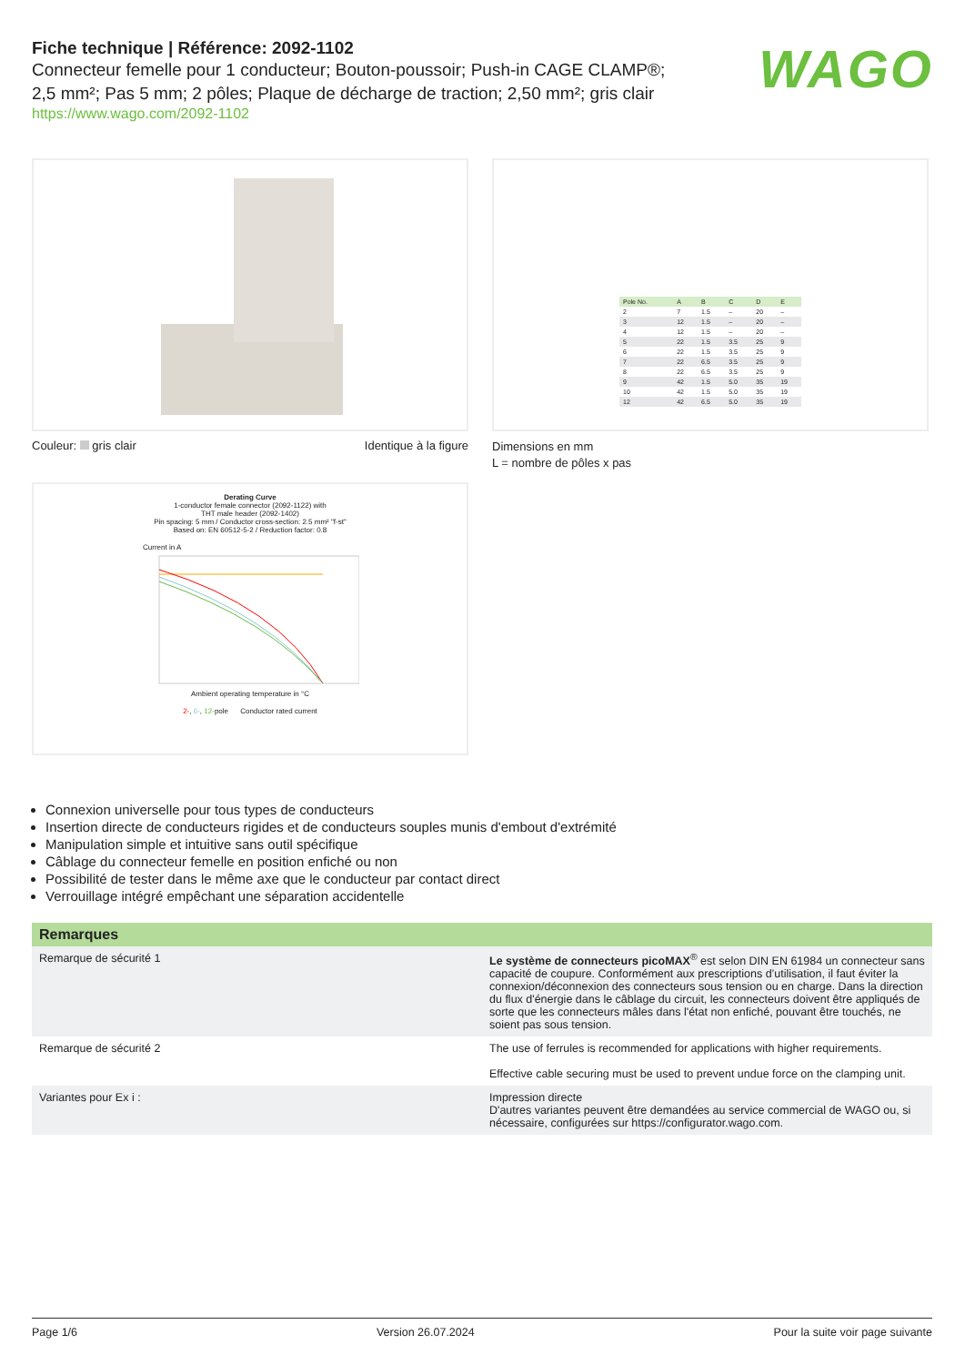Fiche technique | Référence: 2092-1102
Connecteur femelle pour 1 conducteur; Bouton-poussoir; Push-in CAGE CLAMP®;
2,5 mm²; Pas 5 mm; 2 pôles; Plaque de décharge de traction; 2,50 mm²; gris clair
https://www.wago.com/2092-1102
WAGO
Couleur: gris clair Identique à la figure
| Pole No. | A | B | C | D | E |
| --- | --- | --- | --- | --- | --- |
| 2 | 7 | 1.5 | – | 20 | – |
| 3 | 12 | 1.5 | – | 20 | – |
| 4 | 12 | 1.5 | – | 20 | – |
| 5 | 22 | 1.5 | 3.5 | 25 | 9 |
| 6 | 22 | 1.5 | 3.5 | 25 | 9 |
| 7 | 22 | 6.5 | 3.5 | 25 | 9 |
| 8 | 22 | 6.5 | 3.5 | 25 | 9 |
| 9 | 42 | 1.5 | 5.0 | 35 | 19 |
| 10 | 42 | 1.5 | 5.0 | 35 | 19 |
| 12 | 42 | 6.5 | 5.0 | 35 | 19 |
Dimensions en mm
L = nombre de pôles x pas
Derating Curve
1-conductor female connector (2092-1122) with
THT male header (2092-1402)
Pin spacing: 5 mm / Conductor cross-section: 2.5 mm² "f-st"
Based on: EN 60512-5-2 / Reduction factor: 0.8
Current in A
Ambient operating temperature in °C
2-, 6-, 12-pole Conductor rated current
Connexion universelle pour tous types de conducteurs
Insertion directe de conducteurs rigides et de conducteurs souples munis d'embout d'extrémité
Manipulation simple et intuitive sans outil spécifique
Câblage du connecteur femelle en position enfiché ou non
Possibilité de tester dans le même axe que le conducteur par contact direct
Verrouillage intégré empêchant une séparation accidentelle
| Remarques | |
| --- | --- |
| Remarque de sécurité 1 | Le système de connecteurs picoMAX<sup>®</sup> est selon DIN EN 61984 un connecteur sans capacité de coupure. Conformément aux prescriptions d’utilisation, il faut éviter la connexion/déconnexion des connecteurs sous tension ou en charge. Dans la direction du flux d'énergie dans le câblage du circuit, les connecteurs doivent être appliqués de sorte que les connecteurs mâles dans l'état non enfiché, pouvant être touchés, ne soient pas sous tension. |
| Remarque de sécurité 2 | The use of ferrules is recommended for applications with higher requirements. Effective cable securing must be used to prevent undue force on the clamping unit. |
| Variantes pour Ex i : | Impression directe D'autres variantes peuvent être demandées au service commercial de WAGO ou, si né­cessaire, configurées sur https://configurator.wago.com. |
Page 1/6 Version 26.07.2024 Pour la suite voir page suivante